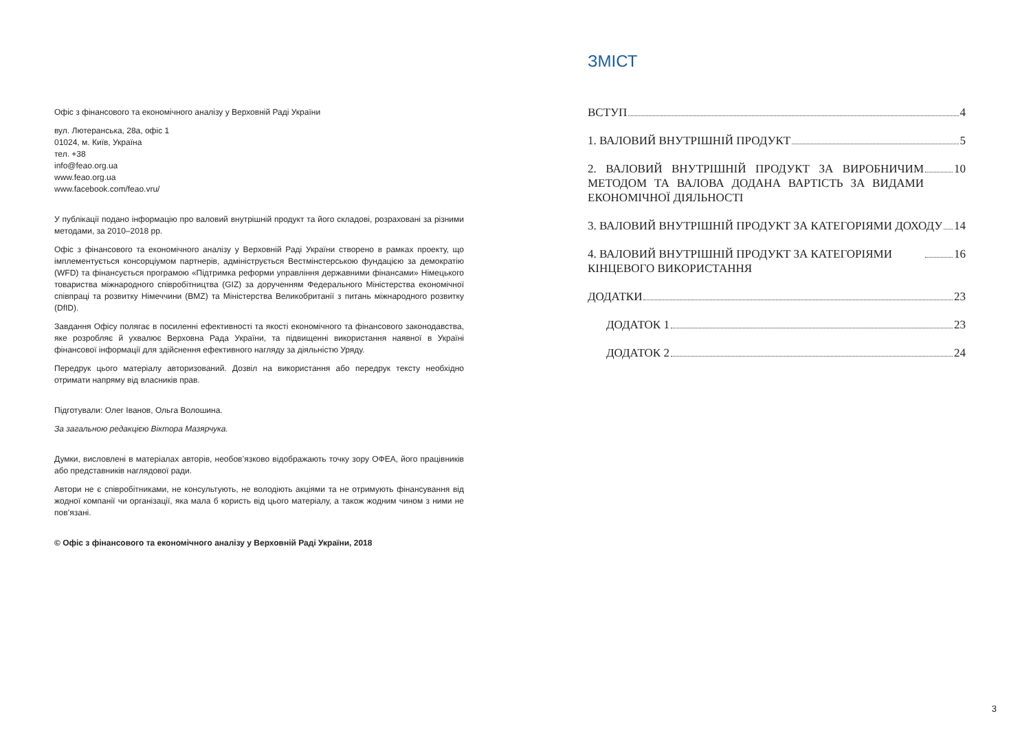Офіс з фінансового та економічного аналізу у Верховній Раді України
вул. Лютеранська, 28а, офіс 1
01024, м. Київ, Україна
тел. +38
info@feao.org.ua
www.feao.org.ua
www.facebook.com/feao.vru/
У публікації подано інформацію про валовий внутрішній продукт та його складові, розраховані за різними методами, за 2010–2018 рр.
Офіс з фінансового та економічного аналізу у Верховній Раді України створено в рамках проекту, що імплементується консорціумом партнерів, адмініструється Вестмінстерською фундацією за демократію (WFD) та фінансується програмою «Підтримка реформи управління державними фінансами» Німецького товариства міжнародного співробітництва (GIZ) за дорученням Федерального Міністерства економічної співпраці та розвитку Німеччини (BMZ) та Міністерства Великобританії з питань міжнародного розвитку (DfID).
Завдання Офісу полягає в посиленні ефективності та якості економічного та фінансового законодавства, яке розробляє й ухвалює Верховна Рада України, та підвищенні використання наявної в Україні фінансової інформації для здійснення ефективного нагляду за діяльністю Уряду.
Передрук цього матеріалу авторизований. Дозвіл на використання або передрук тексту необхідно отримати напряму від власників прав.
Підготували: Олег Іванов, Ольга Волошина.
За загальною редакцією Віктора Мазярчука.
Думки, висловлені в матеріалах авторів, необов’язково відображають точку зору ОФЕА, його працівників або представників наглядової ради.
Автори не є співробітниками, не консультують, не володіють акціями та не отримують фінансування від жодної компанії чи організації, яка мала б користь від цього матеріалу, а також жодним чином з ними не пов’язані.
© Офіс з фінансового та економічного аналізу у Верховній Раді України, 2018
ЗМІСТ
ВСТУП 4
1. ВАЛОВИЙ ВНУТРІШНІЙ ПРОДУКТ 5
2. ВАЛОВИЙ ВНУТРІШНІЙ ПРОДУКТ ЗА ВИРОБНИЧИМ МЕТОДОМ ТА ВАЛОВА ДОДАНА ВАРТІСТЬ ЗА ВИДАМИ ЕКОНОМІЧНОЇ ДІЯЛЬНОСТІ 10
3. ВАЛОВИЙ ВНУТРІШНІЙ ПРОДУКТ ЗА КАТЕГОРІЯМИ ДОХОДУ 14
4. ВАЛОВИЙ ВНУТРІШНІЙ ПРОДУКТ ЗА КАТЕГОРІЯМИ КІНЦЕВОГО ВИКОРИСТАННЯ 16
ДОДАТКИ 23
ДОДАТОК 1 23
ДОДАТОК 2 24
3